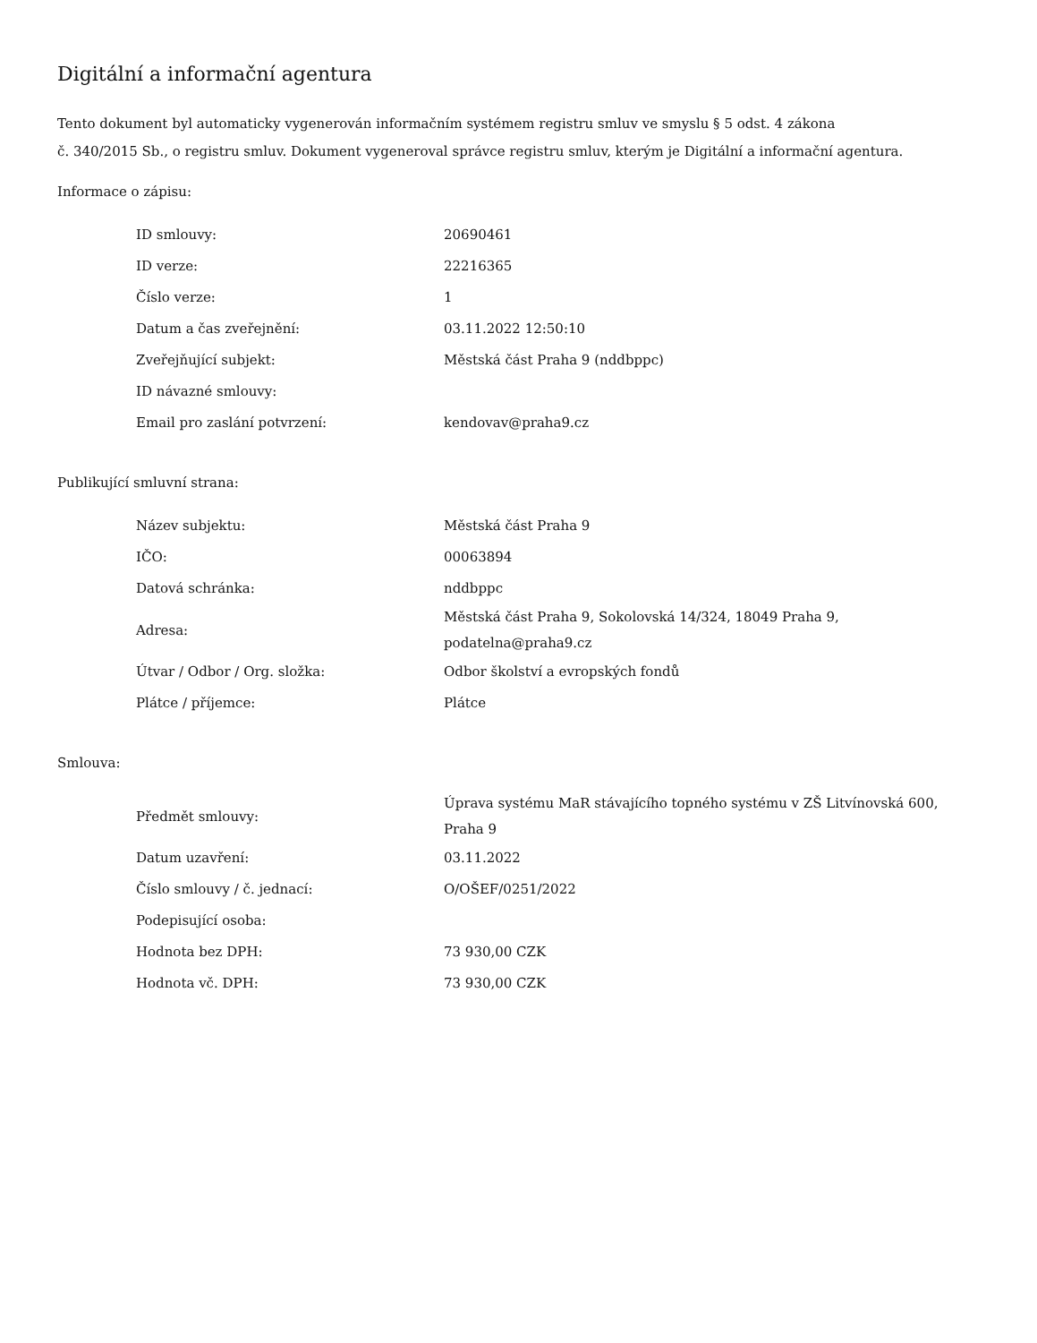Digitální a informační agentura
Tento dokument byl automaticky vygenerován informačním systémem registru smluv ve smyslu § 5 odst. 4 zákona
č. 340/2015 Sb., o registru smluv. Dokument vygeneroval správce registru smluv, kterým je Digitální a informační agentura.
Informace o zápisu:
| ID smlouvy: | 20690461 |
| ID verze: | 22216365 |
| Číslo verze: | 1 |
| Datum a čas zveřejnění: | 03.11.2022 12:50:10 |
| Zveřejňující subjekt: | Městská část Praha 9 (nddbppc) |
| ID návazné smlouvy: | |
| Email pro zaslání potvrzení: | kendovav@praha9.cz |
Publikující smluvní strana:
| Název subjektu: | Městská část Praha 9 |
| IČO: | 00063894 |
| Datová schránka: | nddbppc |
| Adresa: | Městská část Praha 9, Sokolovská 14/324, 18049 Praha 9, podatelna@praha9.cz |
| Útvar / Odbor / Org. složka: | Odbor školství a evropských fondů |
| Plátce / příjemce: | Plátce |
Smlouva:
| Předmět smlouvy: | Úprava systému MaR stávajícího topného systému v ZŠ Litvínovská 600, Praha 9 |
| Datum uzavření: | 03.11.2022 |
| Číslo smlouvy / č. jednací: | O/OŠEF/0251/2022 |
| Podepisující osoba: | |
| Hodnota bez DPH: | 73 930,00 CZK |
| Hodnota vč. DPH: | 73 930,00 CZK |